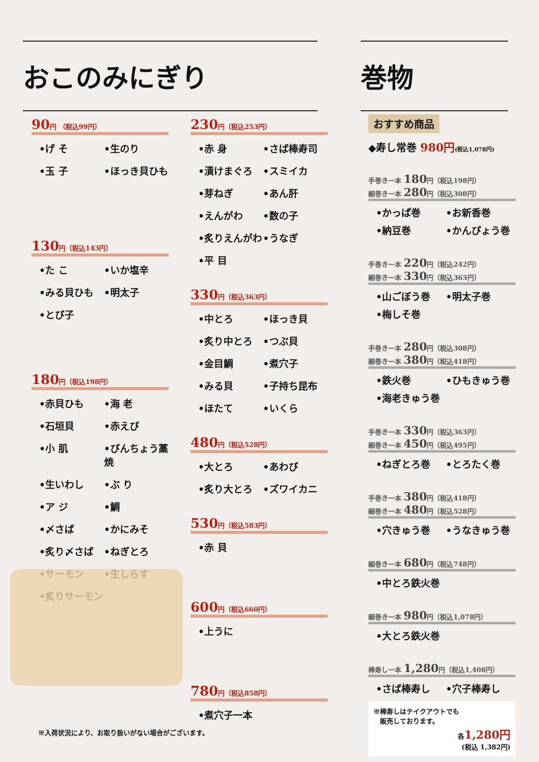おこのみにぎり 巻物
90円 （税込99円）
•げ そ •生のり •玉 子 •ほっき貝ひも
130円（税込143円）
•た こ •いか塩辛 •みる貝ひも •明太子 •とび子
180円（税込198円）
•赤貝ひも •海 老 •石垣貝 •赤えび •小 肌 •びんちょう藁焼 •生いわし •ぶ り •ア ジ •鯛 •〆さば •かにみそ •炙り〆さば •ねぎとろ •サーモン •生しらす •炙りサーモン
230円（税込253円）
•赤 身 •さば棒寿司 •漬けまぐろ •スミイカ •芽ねぎ •あん肝 •えんがわ •数の子 •炙りえんがわ •うなぎ •平 目
330円（税込363円）
•中とろ •ほっき貝 •炙り中とろ •つぶ貝 •金目鯛 •煮穴子 •みる貝 •子持ち昆布 •ほたて •いくら
480円（税込528円）
•大とろ •あわび •炙り大とろ •ズワイカニ
530円（税込583円）
•赤 貝
600円（税込660円）
•上うに
780円（税込858円）
•煮穴子一本
※入荷状況により、お取り扱いがない場合がございます。
おすすめ商品
◆寿し常巻 980円(税込1,078円)
手巻き一本 180円（税込198円）
細巻き一本 280円（税込308円）
•かっぱ巻 •お新香巻 •納豆巻 •かんぴょう巻
手巻き一本 220円（税込242円）
細巻き一本 330円（税込363円）
•山ごぼう巻 •明太子巻 •梅しそ巻
手巻き一本 280円（税込308円）
細巻き一本 380円（税込418円）
•鉄火巻 •ひもきゅう巻 •海老きゅう巻
手巻き一本 330円（税込363円）
細巻き一本 450円（税込495円）
•ねぎとろ巻 •とろたく巻
手巻き一本 380円（税込418円）
細巻き一本 480円（税込528円）
•穴きゅう巻 •うなきゅう巻
細巻き一本 680円（税込748円）
•中とろ鉄火巻
細巻き一本 980円（税込1,078円）
•大とろ鉄火巻
棒寿し一本 1,280円（税込1,408円）
•さば棒寿し •穴子棒寿し
※棒寿しはテイクアウトでも
　販売しております。
各1,280円
(税込 1,382円)